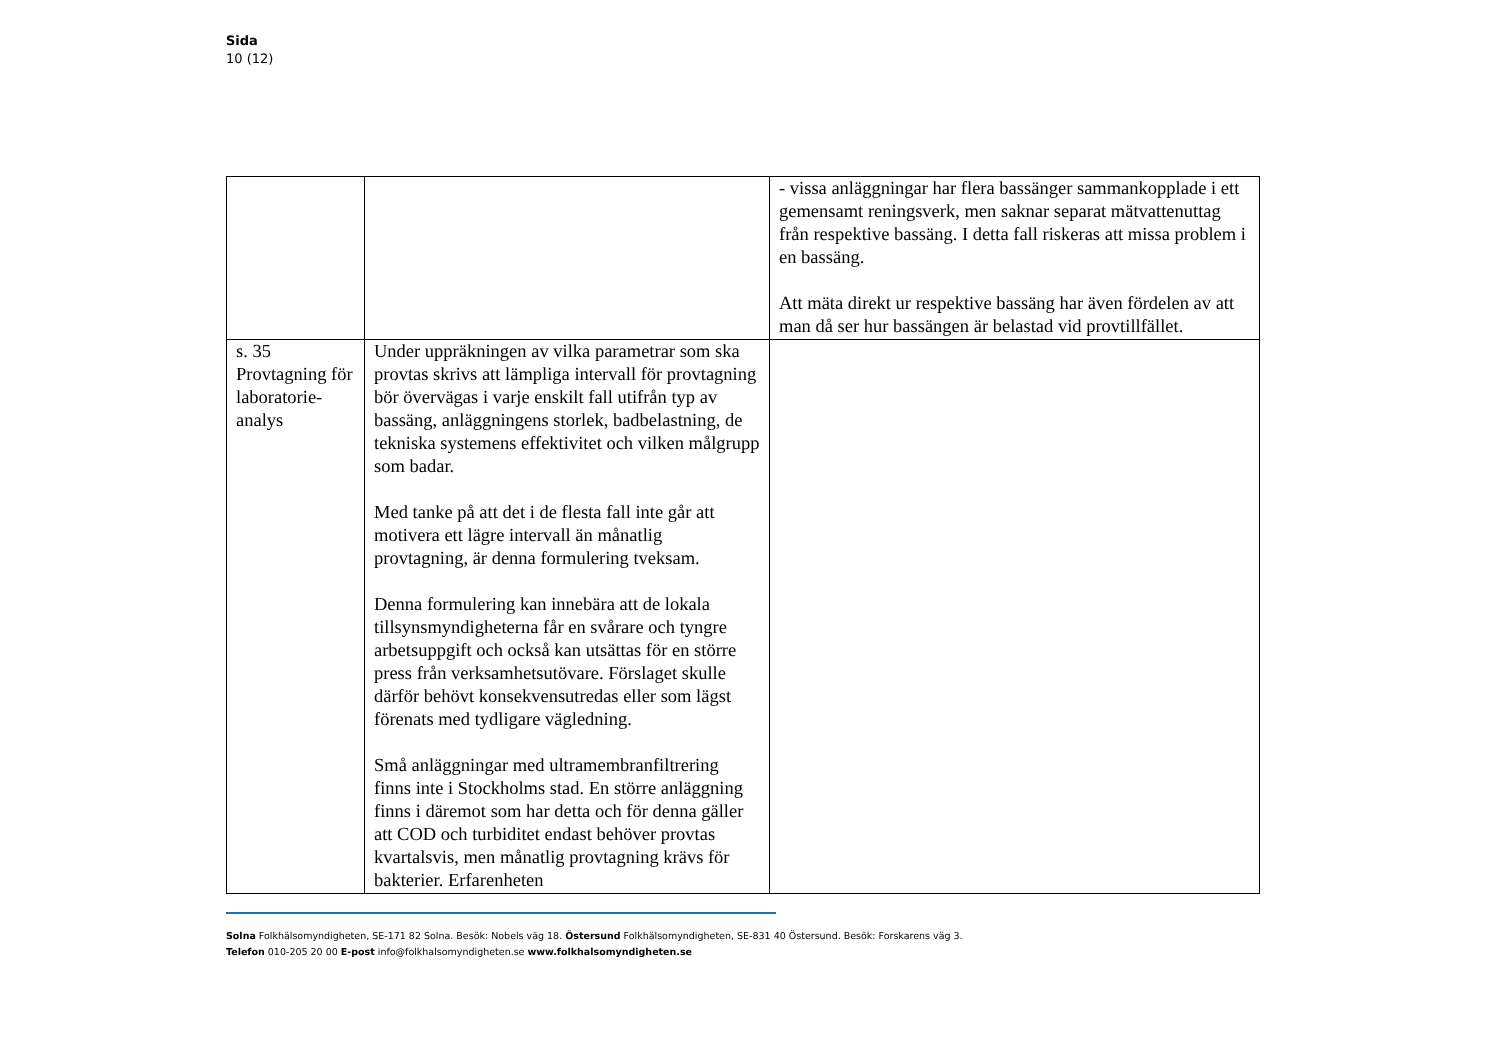Sida
10 (12)
| | | - vissa anläggningar har flera bassänger sammankopplade i ett gemensamt reningsverk, men saknar separat mätvattenuttag från respektive bassäng. I detta fall riskeras att missa problem i en bassäng. Att mäta direkt ur respektive bassäng har även fördelen av att man då ser hur bassängen är belastad vid provtillfället. |
| s. 35 Provtagning för laboratorie-analys | Under uppräkningen av vilka parametrar som ska provtas skrivs att lämpliga intervall för provtagning bör övervägas i varje enskilt fall utifrån typ av bassäng, anläggningens storlek, badbelastning, de tekniska systemens effektivitet och vilken målgrupp som badar. Med tanke på att det i de flesta fall inte går att motivera ett lägre intervall än månatlig provtagning, är denna formulering tveksam. Denna formulering kan innebära att de lokala tillsynsmyndigheterna får en svårare och tyngre arbetsuppgift och också kan utsättas för en större press från verksamhetsutövare. Förslaget skulle därför behövt konsekvensutredas eller som lägst förenats med tydligare vägledning. Små anläggningar med ultramembranfiltrering finns inte i Stockholms stad. En större anläggning finns i däremot som har detta och för denna gäller att COD och turbiditet endast behöver provtas kvartalsvis, men månatlig provtagning krävs för bakterier. Erfarenheten | |
Solna Folkhälsomyndigheten, SE-171 82 Solna. Besök: Nobels väg 18. Östersund Folkhälsomyndigheten, SE-831 40 Östersund. Besök: Forskarens väg 3.
Telefon 010-205 20 00 E-post info@folkhalsomyndigheten.se www.folkhalsomyndigheten.se